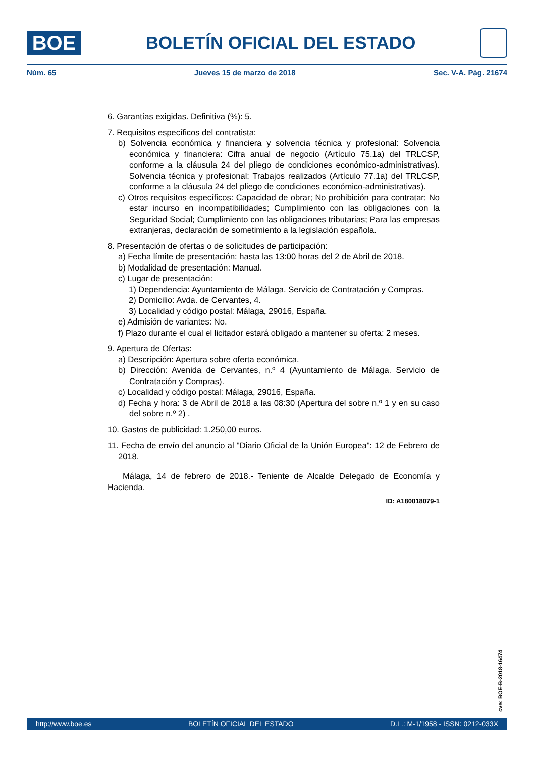BOE
BOLETÍN OFICIAL DEL ESTADO
Núm. 65 Jueves 15 de marzo de 2018 Sec. V-A. Pág. 21674
6. Garantías exigidas. Definitiva (%): 5.
7. Requisitos específicos del contratista:
b) Solvencia económica y financiera y solvencia técnica y profesional: Solvencia económica y financiera: Cifra anual de negocio (Artículo 75.1a) del TRLCSP, conforme a la cláusula 24 del pliego de condiciones económico-administrativas). Solvencia técnica y profesional: Trabajos realizados (Artículo 77.1a) del TRLCSP, conforme a la cláusula 24 del pliego de condiciones económico-administrativas).
c) Otros requisitos específicos: Capacidad de obrar; No prohibición para contratar; No estar incurso en incompatibilidades; Cumplimiento con las obligaciones con la Seguridad Social; Cumplimiento con las obligaciones tributarias; Para las empresas extranjeras, declaración de sometimiento a la legislación española.
8. Presentación de ofertas o de solicitudes de participación:
a) Fecha límite de presentación: hasta las 13:00 horas del 2 de Abril de 2018.
b) Modalidad de presentación: Manual.
c) Lugar de presentación:
1) Dependencia: Ayuntamiento de Málaga. Servicio de Contratación y Compras.
2) Domicilio: Avda. de Cervantes, 4.
3) Localidad y código postal: Málaga, 29016, España.
e) Admisión de variantes: No.
f) Plazo durante el cual el licitador estará obligado a mantener su oferta: 2 meses.
9. Apertura de Ofertas:
a) Descripción: Apertura sobre oferta económica.
b) Dirección: Avenida de Cervantes, n.º 4 (Ayuntamiento de Málaga. Servicio de Contratación y Compras).
c) Localidad y código postal: Málaga, 29016, España.
d) Fecha y hora: 3 de Abril de 2018 a las 08:30 (Apertura del sobre n.º 1 y en su caso del sobre n.º 2) .
10. Gastos de publicidad: 1.250,00 euros.
11. Fecha de envío del anuncio al "Diario Oficial de la Unión Europea": 12 de Febrero de 2018.
Málaga, 14 de febrero de 2018.- Teniente de Alcalde Delegado de Economía y Hacienda.
ID: A180018079-1
cve: BOE-B-2018-16474
http://www.boe.es BOLETÍN OFICIAL DEL ESTADO D.L.: M-1/1958 - ISSN: 0212-033X